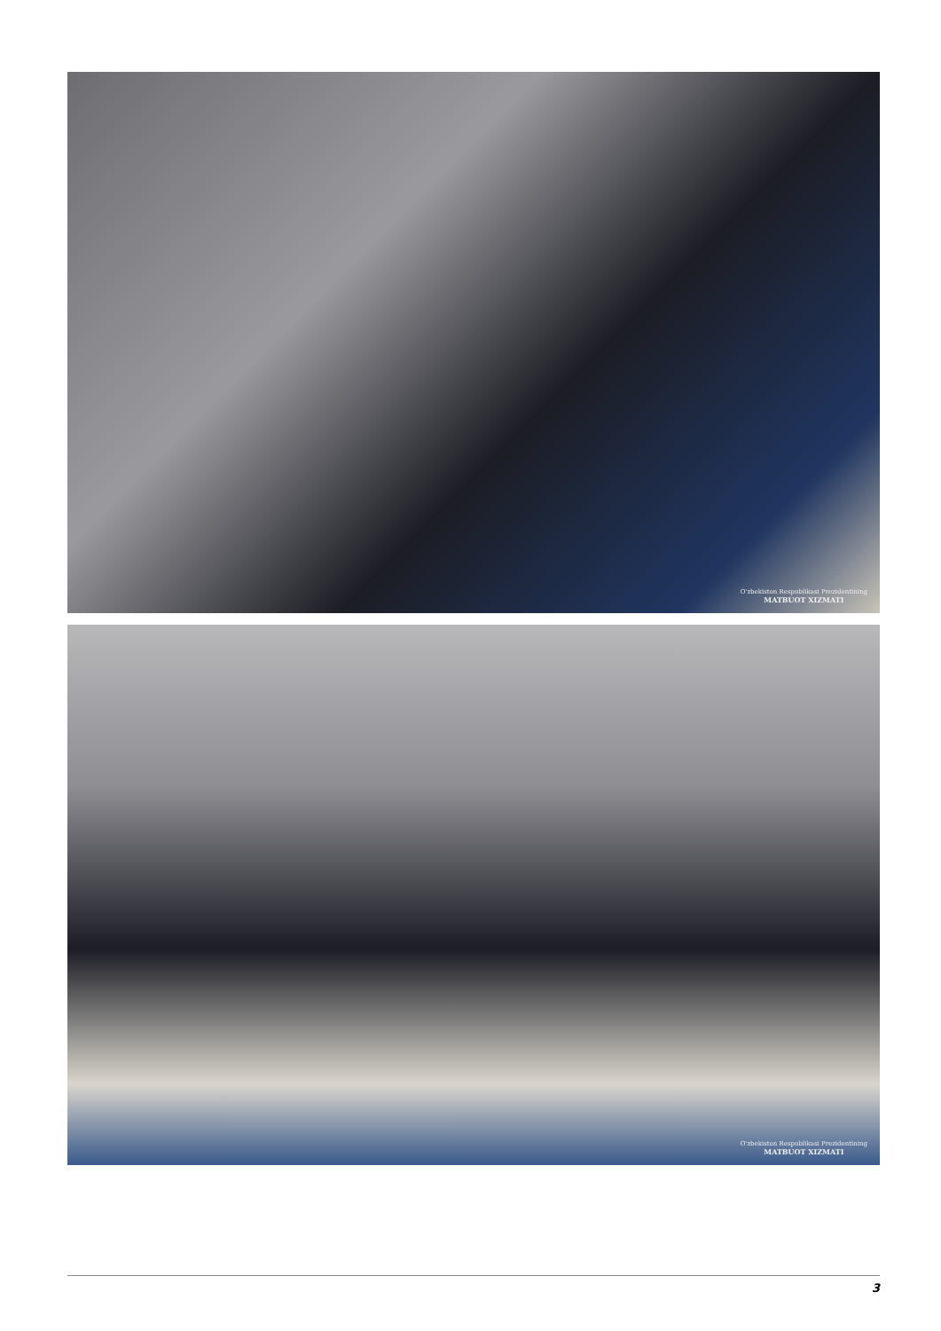O'zbekiston Respublikasi Prezidentining
MATBUOT XIZMATI
O'zbekiston Respublikasi Prezidentining
MATBUOT XIZMATI
3